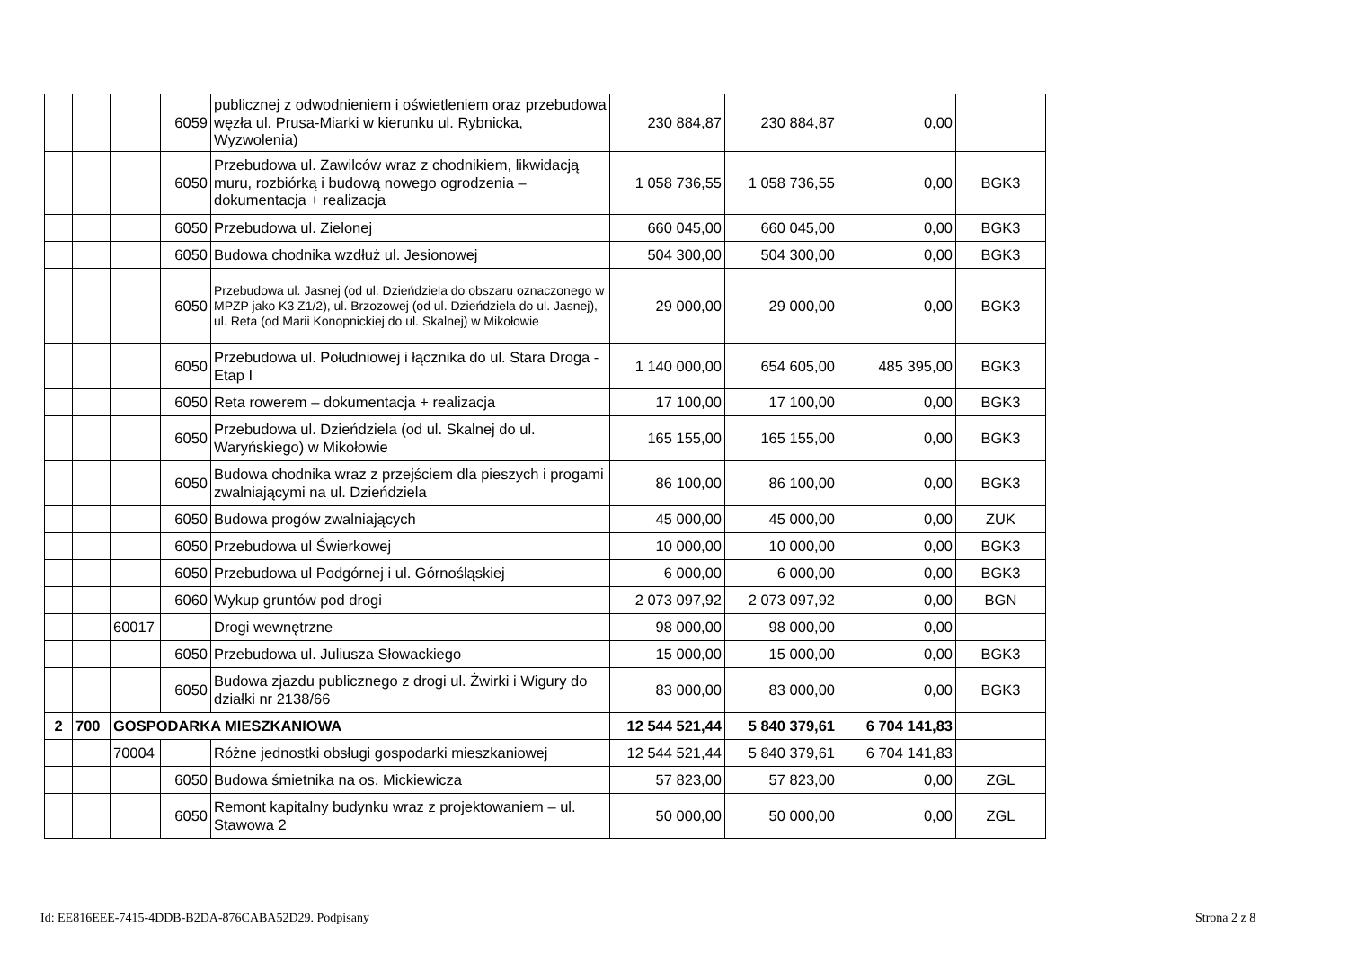| | | | 6059 | publicznej z odwodnieniem i oświetleniem oraz przebudowa węzła ul. Prusa-Miarki w kierunku ul. Rybnicka, Wyzwolenia) | 230 884,87 | 230 884,87 | 0,00 | |
| | | | 6050 | Przebudowa ul. Zawilców wraz z chodnikiem, likwidacją muru, rozbiórką i budową nowego ogrodzenia – dokumentacja + realizacja | 1 058 736,55 | 1 058 736,55 | 0,00 | BGK3 |
| | | | 6050 | Przebudowa ul. Zielonej | 660 045,00 | 660 045,00 | 0,00 | BGK3 |
| | | | 6050 | Budowa chodnika wzdłuż ul. Jesionowej | 504 300,00 | 504 300,00 | 0,00 | BGK3 |
| | | | 6050 | Przebudowa ul. Jasnej (od ul. Dzieńdziela do obszaru oznaczonego w MPZP jako K3 Z1/2), ul. Brzozowej (od ul. Dzieńdziela do ul. Jasnej), ul. Reta (od Marii Konopnickiej do ul. Skalnej) w Mikołowie | 29 000,00 | 29 000,00 | 0,00 | BGK3 |
| | | | 6050 | Przebudowa ul. Południowej i łącznika do ul. Stara Droga - Etap I | 1 140 000,00 | 654 605,00 | 485 395,00 | BGK3 |
| | | | 6050 | Reta rowerem – dokumentacja + realizacja | 17 100,00 | 17 100,00 | 0,00 | BGK3 |
| | | | 6050 | Przebudowa ul. Dzieńdziela (od ul. Skalnej do ul. Waryńskiego) w Mikołowie | 165 155,00 | 165 155,00 | 0,00 | BGK3 |
| | | | 6050 | Budowa chodnika wraz z przejściem dla pieszych i progami zwalniającymi na ul. Dzieńdziela | 86 100,00 | 86 100,00 | 0,00 | BGK3 |
| | | | 6050 | Budowa progów zwalniających | 45 000,00 | 45 000,00 | 0,00 | ZUK |
| | | | 6050 | Przebudowa ul Świerkowej | 10 000,00 | 10 000,00 | 0,00 | BGK3 |
| | | | 6050 | Przebudowa ul Podgórnej i ul. Górnośląskiej | 6 000,00 | 6 000,00 | 0,00 | BGK3 |
| | | | 6060 | Wykup gruntów pod drogi | 2 073 097,92 | 2 073 097,92 | 0,00 | BGN |
| | | 60017 | | Drogi wewnętrzne | 98 000,00 | 98 000,00 | 0,00 | |
| | | | 6050 | Przebudowa ul. Juliusza Słowackiego | 15 000,00 | 15 000,00 | 0,00 | BGK3 |
| | | | 6050 | Budowa zjazdu publicznego z drogi ul. Żwirki i Wigury do działki nr 2138/66 | 83 000,00 | 83 000,00 | 0,00 | BGK3 |
| 2 | 700 | GOSPODARKA MIESZKANIOWA | | | 12 544 521,44 | 5 840 379,61 | 6 704 141,83 | |
| | | 70004 | | Różne jednostki obsługi gospodarki mieszkaniowej | 12 544 521,44 | 5 840 379,61 | 6 704 141,83 | |
| | | | 6050 | Budowa śmietnika na os. Mickiewicza | 57 823,00 | 57 823,00 | 0,00 | ZGL |
| | | | 6050 | Remont kapitalny budynku wraz z projektowaniem – ul. Stawowa 2 | 50 000,00 | 50 000,00 | 0,00 | ZGL |
Id: EE816EEE-7415-4DDB-B2DA-876CABA52D29. Podpisany
Strona 2 z 8